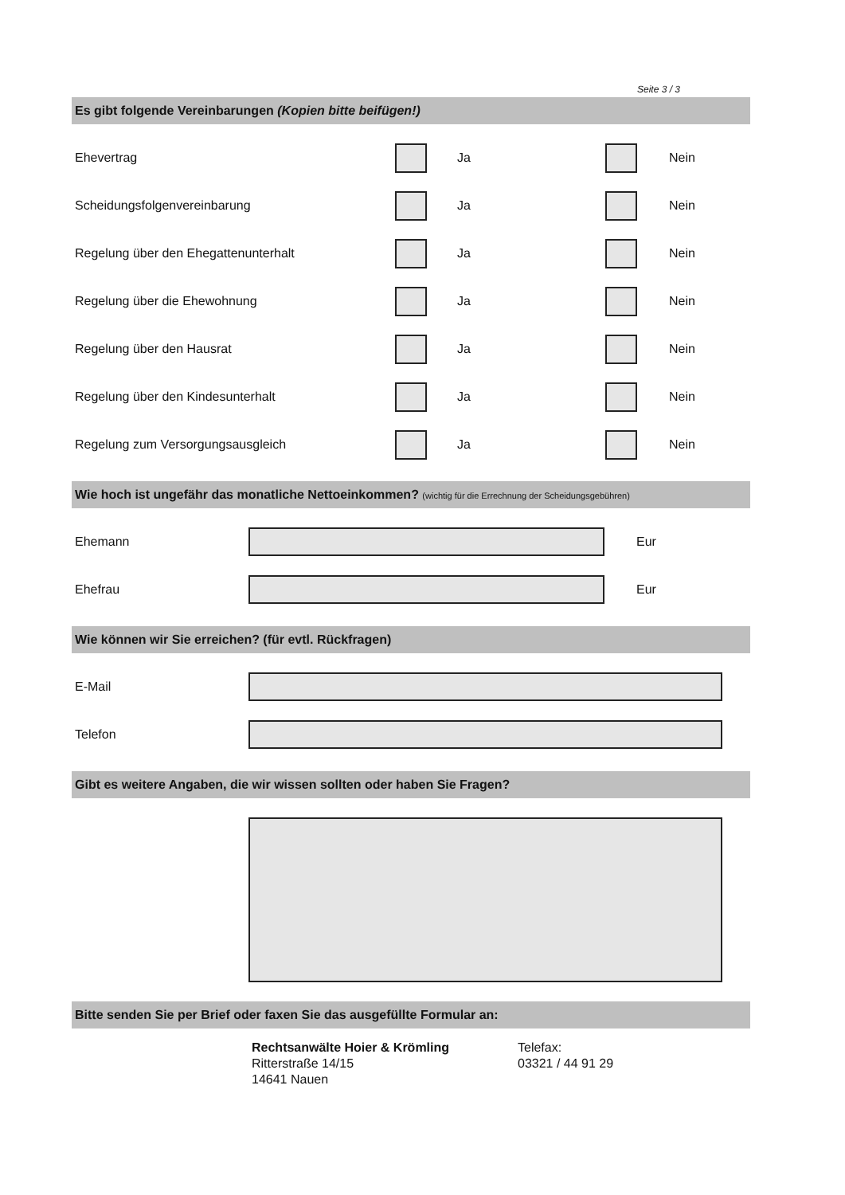Seite 3 / 3
Es gibt folgende Vereinbarungen (Kopien bitte beifügen!)
Ehevertrag Ja Nein
Scheidungsfolgenvereinbarung Ja Nein
Regelung über den Ehegattenunterhalt Ja Nein
Regelung über die Ehewohnung Ja Nein
Regelung über den Hausrat Ja Nein
Regelung über den Kindesunterhalt Ja Nein
Regelung zum Versorgungsausgleich Ja Nein
Wie hoch ist ungefähr das monatliche Nettoeinkommen? (wichtig für die Errechnung der Scheidungsgebühren)
Ehemann Eur
Ehefrau Eur
Wie können wir Sie erreichen? (für evtl. Rückfragen)
E-Mail
Telefon
Gibt es weitere Angaben, die wir wissen sollten oder haben Sie Fragen?
Bitte senden Sie per Brief oder faxen Sie das ausgefüllte Formular an:
Rechtsanwälte Hoier & Krömling
Ritterstraße 14/15
14641 Nauen
Telefax:
03321 / 44 91 29